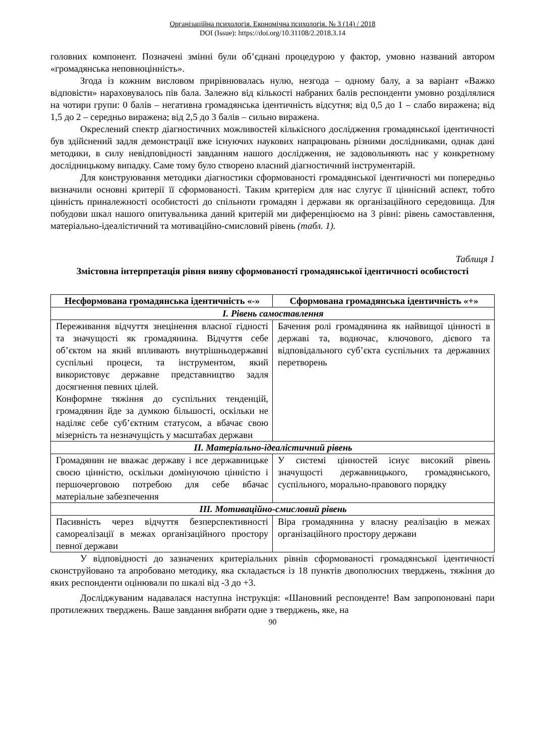Організаційна психологія. Економічна психологія. № 3 (14) / 2018
DOI (Issue): https://doi.org/10.31108/2.2018.3.14
головних компонент. Позначені змінні були об’єднані процедурою у фактор, умовно названий автором «громадянська неповноцінність».
Згода із кожним висловом прирівнювалась нулю, незгода – одному балу, а за варіант «Важко відповісти» нараховувалось пів бала. Залежно від кількості набраних балів респонденти умовно розділялися на чотири групи: 0 балів – негативна громадянська ідентичність відсутня; від 0,5 до 1 – слабо виражена; від 1,5 до 2 – середньо виражена; від 2,5 до 3 балів – сильно виражена.
Окреслений спектр діагностичних можливостей кількісного дослідження громадянської ідентичності був здійснений задля демонстрації вже існуючих наукових напрацювань різними дослідниками, однак дані методики, в силу невідповідності завданням нашого дослідження, не задовольняють нас у конкретному дослідницькому випадку. Саме тому було створено власний діагностичний інструментарій.
Для конструювання методики діагностики сформованості громадянської ідентичності ми попередньо визначили основні критерії її сформованості. Таким критерієм для нас слугує її ціннісний аспект, тобто цінність приналежності особистості до спільноти громадян і держави як організаційного середовища. Для побудови шкал нашого опитувальника даний критерій ми диференціюємо на 3 рівні: рівень самоставлення, матеріально-ідеалістичний та мотиваційно-смисловий рівень (табл. 1).
Таблиця 1
Змістовна інтерпретація рівня вияву сформованості громадянської ідентичності особистості
| Несформована громадянська ідентичність «-» | Сформована громадянська ідентичність «+» |
| --- | --- |
| І. Рівень самоставлення | |
| Переживання відчуття знецінення власної гідності та значущості як громадянина. Відчуття себе об’єктом на який впливають внутрішньодержавні суспільні процеси, та інструментом, який використовує державне представництво задля досягнення певних цілей. Конформне тяжіння до суспільних тенденцій, громадянин йде за думкою більшості, оскільки не наділяє себе суб’єктним статусом, а вбачає свою мізерність та незначущість у масштабах держави | Бачення ролі громадянина як найвищої цінності в державі та, водночас, ключового, дієвого та відповідального суб’єкта суспільних та державних перетворень |
| ІІ. Матеріально-ідеалістичний рівень | |
| Громадянин не вважає державу і все державницьке своєю цінністю, оскільки домінуючою цінністю і першочерговою потребою для себе вбачає матеріальне забезпечення | У системі цінностей існує високий рівень значущості державницького, громадянського, суспільного, морально-правового порядку |
| ІІІ. Мотиваційно-смисловий рівень | |
| Пасивність через відчуття безперспективності самореалізації в межах організаційного простору певної держави | Віра громадянина у власну реалізацію в межах організаційного простору держави |
У відповідності до зазначених критеріальних рівнів сформованості громадянської ідентичності сконструйовано та апробовано методику, яка складається із 18 пунктів двополюсних тверджень, тяжіння до яких респонденти оцінювали по шкалі від -3 до +3.
Досліджуваним надавалася наступна інструкція: «Шановний респонденте! Вам запропоновані пари протилежних тверджень. Ваше завдання вибрати одне з тверджень, яке, на
90